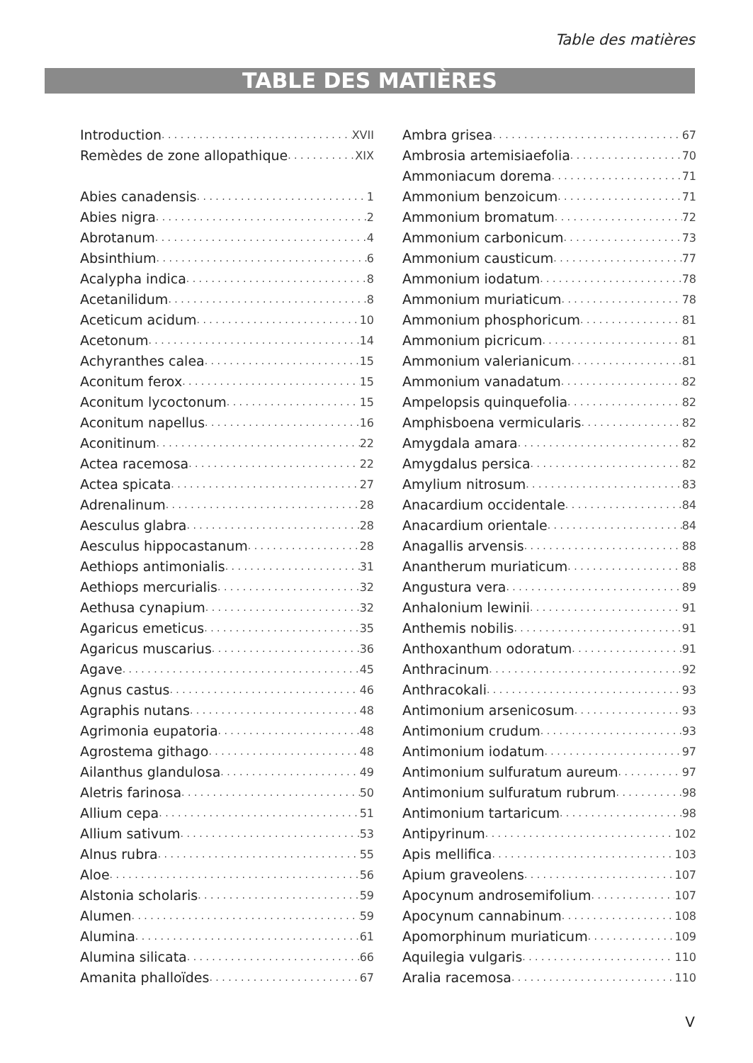Table des matières
TABLE DES MATIÈRES
Introduction XVII
Remèdes de zone allopathique XIX
Abies canadensis 1
Abies nigra 2
Abrotanum 4
Absinthium 6
Acalypha indica 8
Acetanilidum 8
Aceticum acidum 10
Acetonum 14
Achyranthes calea 15
Aconitum ferox 15
Aconitum lycoctonum 15
Aconitum napellus 16
Aconitinum 22
Actea racemosa 22
Actea spicata 27
Adrenalinum 28
Aesculus glabra 28
Aesculus hippocastanum 28
Aethiops antimonialis 31
Aethiops mercurialis 32
Aethusa cynapium 32
Agaricus emeticus 35
Agaricus muscarius 36
Agave 45
Agnus castus 46
Agraphis nutans 48
Agrimonia eupatoria 48
Agrostema githago 48
Ailanthus glandulosa 49
Aletris farinosa 50
Allium cepa 51
Allium sativum 53
Alnus rubra 55
Aloe 56
Alstonia scholaris 59
Alumen 59
Alumina 61
Alumina silicata 66
Amanita phalloïdes 67
Ambra grisea 67
Ambrosia artemisiaefolia 70
Ammoniacum dorema 71
Ammonium benzoicum 71
Ammonium bromatum 72
Ammonium carbonicum 73
Ammonium causticum 77
Ammonium iodatum 78
Ammonium muriaticum 78
Ammonium phosphoricum 81
Ammonium picricum 81
Ammonium valerianicum 81
Ammonium vanadatum 82
Ampelopsis quinquefolia 82
Amphisboena vermicularis 82
Amygdala amara 82
Amygdalus persica 82
Amylium nitrosum 83
Anacardium occidentale 84
Anacardium orientale 84
Anagallis arvensis 88
Anantherum muriaticum 88
Angustura vera 89
Anhalonium lewinii 91
Anthemis nobilis 91
Anthoxanthum odoratum 91
Anthracinum 92
Anthracokali 93
Antimonium arsenicosum 93
Antimonium crudum 93
Antimonium iodatum 97
Antimonium sulfuratum aureum 97
Antimonium sulfuratum rubrum 98
Antimonium tartaricum 98
Antipyrinum 102
Apis mellifica 103
Apium graveolens 107
Apocynum androsemifolium 107
Apocynum cannabinum 108
Apomorphinum muriaticum 109
Aquilegia vulgaris 110
Aralia racemosa 110
V